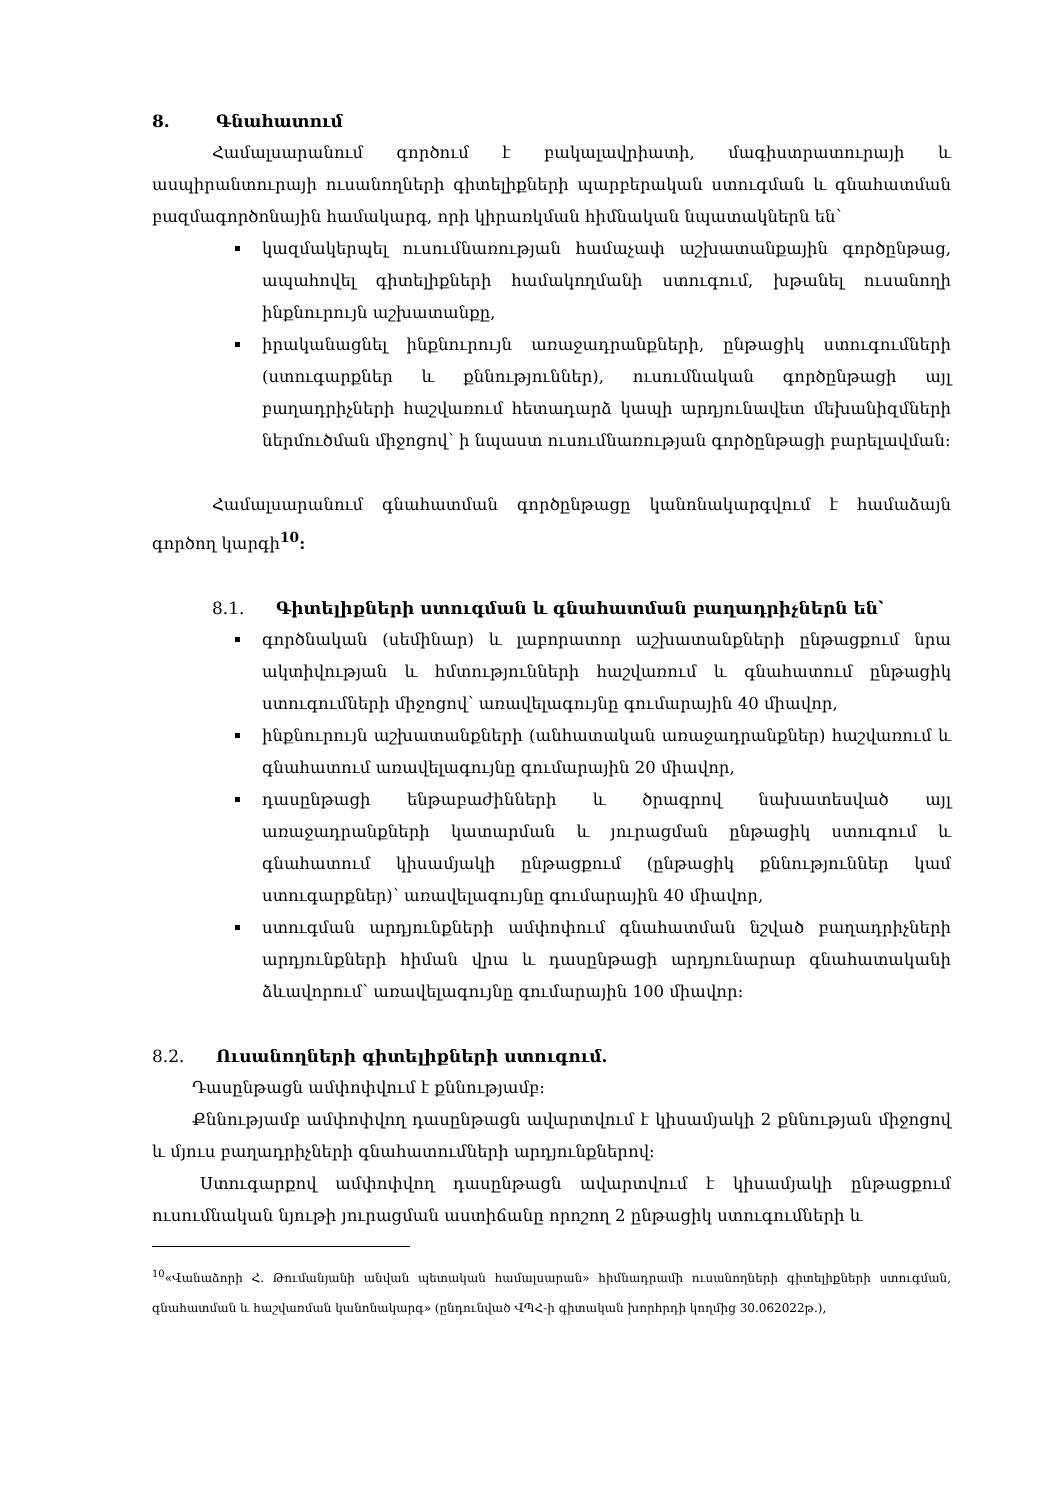8. Գնահատում
Համալսարանում գործում է բակալավրիատի, մագիստրատուրայի և ասպիրանտուրայի ուսանողների գիտելիքների պարբերական ստուգման և գնահատման բազմագործոնային համակարգ, որի կիրառկման հիմնական նպատակներն են՝
կազմակերպել ուսումնառության համաչափ աշխատանքային գործընթաց, ապահովել գիտելիքների համակողմանի ստուգում, խթանել ուսանողի ինքնուրույն աշխատանքը,
իրականացնել ինքնուրույն առաջադրանքների, ընթացիկ ստուգումների (ստուգարքներ և քննություններ), ուսումնական գործընթացի այլ բաղադրիչների հաշվառում հետադարձ կապի արդյունավետ մեխանիզմների ներմուծման միջոցով՝ ի նպաստ ուսումնառության գործընթացի բարելավման:
Համալսարանում գնահատման գործընթացը կանոնակարգվում է համաձայն գործող կարգի<sup>10</sup>:
8.1. Գիտելիքների ստուգման և գնահատման բաղադրիչներն են՝
գործնական (սեմինար) և լաբորատոր աշխատանքների ընթացքում նրա ակտիվության և հմտությունների հաշվառում և գնահատում ընթացիկ ստուգումների միջոցով՝ առավելագույնը գումարային 40 միավոր,
ինքնուրույն աշխատանքների (անհատական առաջադրանքներ) հաշվառում և գնահատում առավելագույնը գումարային 20 միավոր,
դասընթացի ենթաբաժինների և ծրագրով նախատեսված այլ առաջադրանքների կատարման և յուրացման ընթացիկ ստուգում և գնահատում կիսամյակի ընթացքում (ընթացիկ քննություններ կամ ստուգարքներ)՝ առավելագույնը գումարային 40 միավոր,
ստուգման արդյունքների ամփոփում գնահատման նշված բաղադրիչների արդյունքների հիման վրա և դասընթացի արդյունարար գնահատականի ձևավորում՝ առավելագույնը գումարային 100 միավոր։
8.2. Ուսանողների գիտելիքների ստուգում.
Դասընթացն ամփոփվում է քննությամբ։
Քննությամբ ամփոփվող դասընթացն ավարտվում է կիսամյակի 2 քննության միջոցով և մյուս բաղադրիչների գնահատումների արդյունքներով:
Ստուգարքով ամփոփվող դասընթացն ավարտվում է կիսամյակի ընթացքում ուսումնական նյութի յուրացման աստիճանը որոշող 2 ընթացիկ ստուգումների և
<sup>10</sup> «Վանաձորի Հ. Թումանյանի անվան պետական համալսարան» հիմնադրամի ուսանողների գիտելիքների ստուգման, գնահատման և հաշվառման կանոնակարգ» (ընդունված ՎՊՀ-ի գիտական խորհրդի կողմից 30.062022թ.),